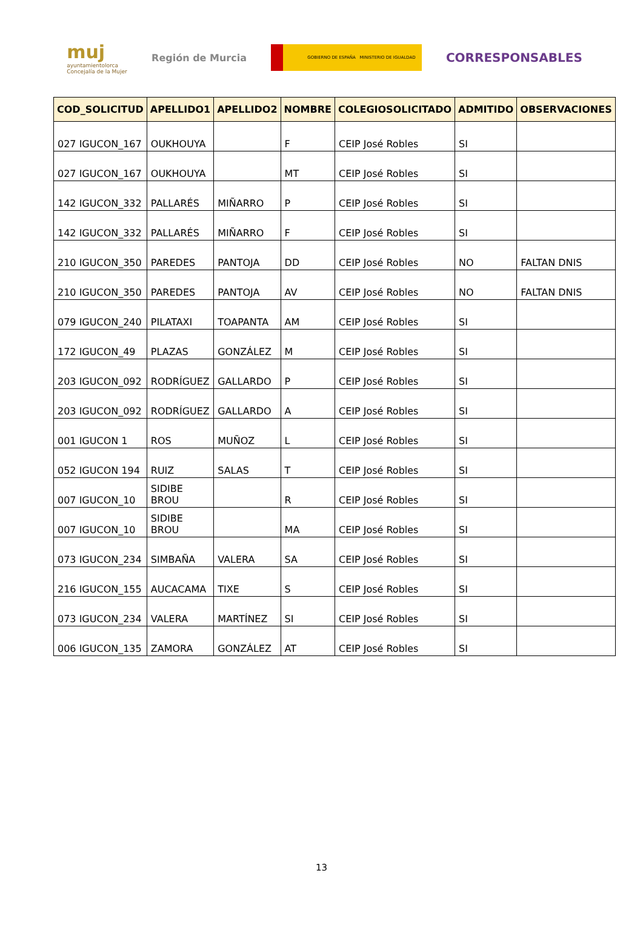muj
ayuntamientolorca
Concejalía de la Mujer
Región de Murcia
GOBIERNO DE ESPAÑA MINISTERIO DE IGUALDAD
CORRESPONSABLES
| COD_SOLICITUD | APELLIDO1 | APELLIDO2 | NOMBRE | COLEGIOSOLICITADO | ADMITIDO | OBSERVACIONES |
| --- | --- | --- | --- | --- | --- | --- |
| 027 IGUCON_167 | OUKHOUYA | | F | CEIP José Robles | SI | |
| 027 IGUCON_167 | OUKHOUYA | | MT | CEIP José Robles | SI | |
| 142 IGUCON_332 | PALLARÉS | MIÑARRO | P | CEIP José Robles | SI | |
| 142 IGUCON_332 | PALLARÉS | MIÑARRO | F | CEIP José Robles | SI | |
| 210 IGUCON_350 | PAREDES | PANTOJA | DD | CEIP José Robles | NO | FALTAN DNIS |
| 210 IGUCON_350 | PAREDES | PANTOJA | AV | CEIP José Robles | NO | FALTAN DNIS |
| 079 IGUCON_240 | PILATAXI | TOAPANTA | AM | CEIP José Robles | SI | |
| 172 IGUCON_49 | PLAZAS | GONZÁLEZ | M | CEIP José Robles | SI | |
| 203 IGUCON_092 | RODRÍGUEZ | GALLARDO | P | CEIP José Robles | SI | |
| 203 IGUCON_092 | RODRÍGUEZ | GALLARDO | A | CEIP José Robles | SI | |
| 001 IGUCON 1 | ROS | MUÑOZ | L | CEIP José Robles | SI | |
| 052 IGUCON 194 | RUIZ | SALAS | T | CEIP José Robles | SI | |
| 007 IGUCON_10 | SIDIBE BROU | | R | CEIP José Robles | SI | |
| 007 IGUCON_10 | SIDIBE BROU | | MA | CEIP José Robles | SI | |
| 073 IGUCON_234 | SIMBAÑA | VALERA | SA | CEIP José Robles | SI | |
| 216 IGUCON_155 | AUCACAMA | TIXE | S | CEIP José Robles | SI | |
| 073 IGUCON_234 | VALERA | MARTÍNEZ | SI | CEIP José Robles | SI | |
| 006 IGUCON_135 | ZAMORA | GONZÁLEZ | AT | CEIP José Robles | SI | |
13